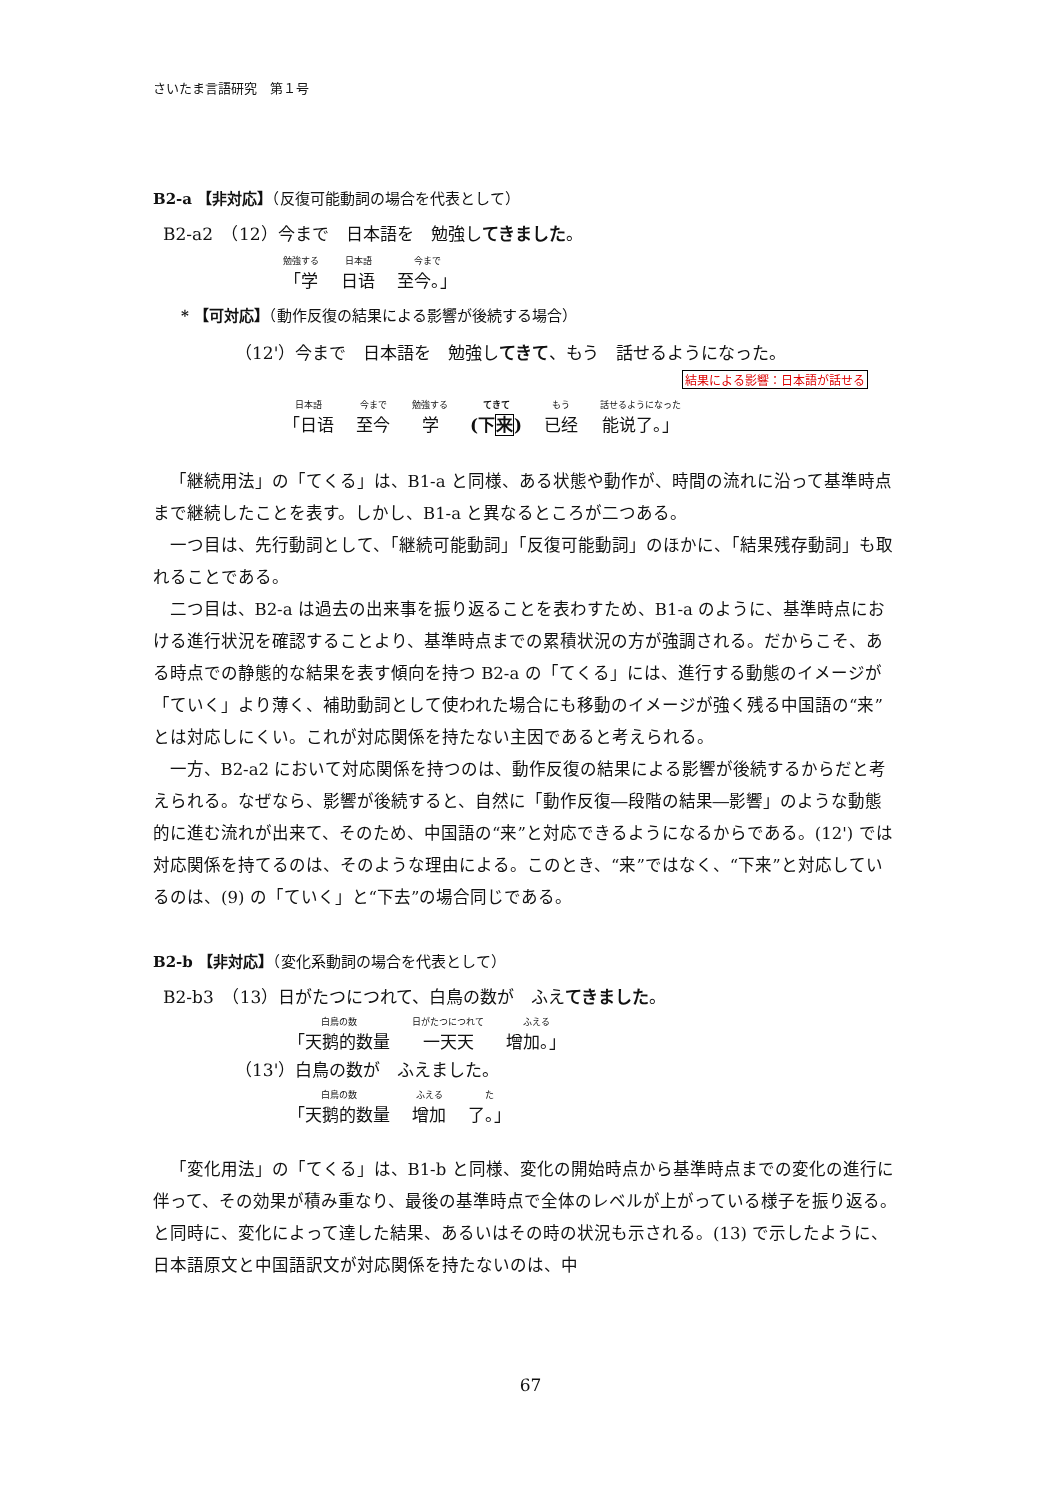さいたま言語研究　第１号
B2-a 【非対応】（反復可能動詞の場合を代表として）
B2-a2　（12）今まで　日本語を　勉強してきました。
勉強する 「学 日本語 日语 今まで 至今。」
* 【可対応】（動作反復の結果による影響が後続する場合）
（12'）今まで　日本語を　勉強してきて、もう　話せるようになった。
結果による影響：日本語が話せる
日本語 「日语 今まで 至今 勉強する 学 てきて (下来) もう 已经 話せるようになった 能说了。」
「継続用法」の「てくる」は、B1-a と同様、ある状態や動作が、時間の流れに沿って基準時点まで継続したことを表す。しかし、B1-a と異なるところが二つある。
一つ目は、先行動詞として、「継続可能動詞」「反復可能動詞」のほかに、「結果残存動詞」も取れることである。
二つ目は、B2-a は過去の出来事を振り返ることを表わすため、B1-a のように、基準時点における進行状況を確認することより、基準時点までの累積状況の方が強調される。だからこそ、ある時点での静態的な結果を表す傾向を持つ B2-a の「てくる」には、進行する動態のイメージが「ていく」より薄く、補助動詞として使われた場合にも移動のイメージが強く残る中国語の“来”とは対応しにくい。これが対応関係を持たない主因であると考えられる。
一方、B2-a2 において対応関係を持つのは、動作反復の結果による影響が後続するからだと考えられる。なぜなら、影響が後続すると、自然に「動作反復―段階の結果―影響」のような動態的に進む流れが出来て、そのため、中国語の“来”と対応できるようになるからである。(12') では対応関係を持てるのは、そのような理由による。このとき、“来”ではなく、“下来”と対応しているのは、(9) の「ていく」と“下去”の場合同じである。
B2-b 【非対応】（変化系動詞の場合を代表として）
B2-b3　（13）日がたつにつれて、白鳥の数が　ふえてきました。
白鳥の数 「天鹅的数量 日がたつにつれて 一天天 ふえる 增加。」
（13'）白鳥の数が　ふえました。
白鳥の数 「天鹅的数量 ふえる 增加 た 了。」
「変化用法」の「てくる」は、B1-b と同様、変化の開始時点から基準時点までの変化の進行に伴って、その効果が積み重なり、最後の基準時点で全体のレベルが上がっている様子を振り返る。と同時に、変化によって達した結果、あるいはその時の状況も示される。(13) で示したように、日本語原文と中国語訳文が対応関係を持たないのは、中
67